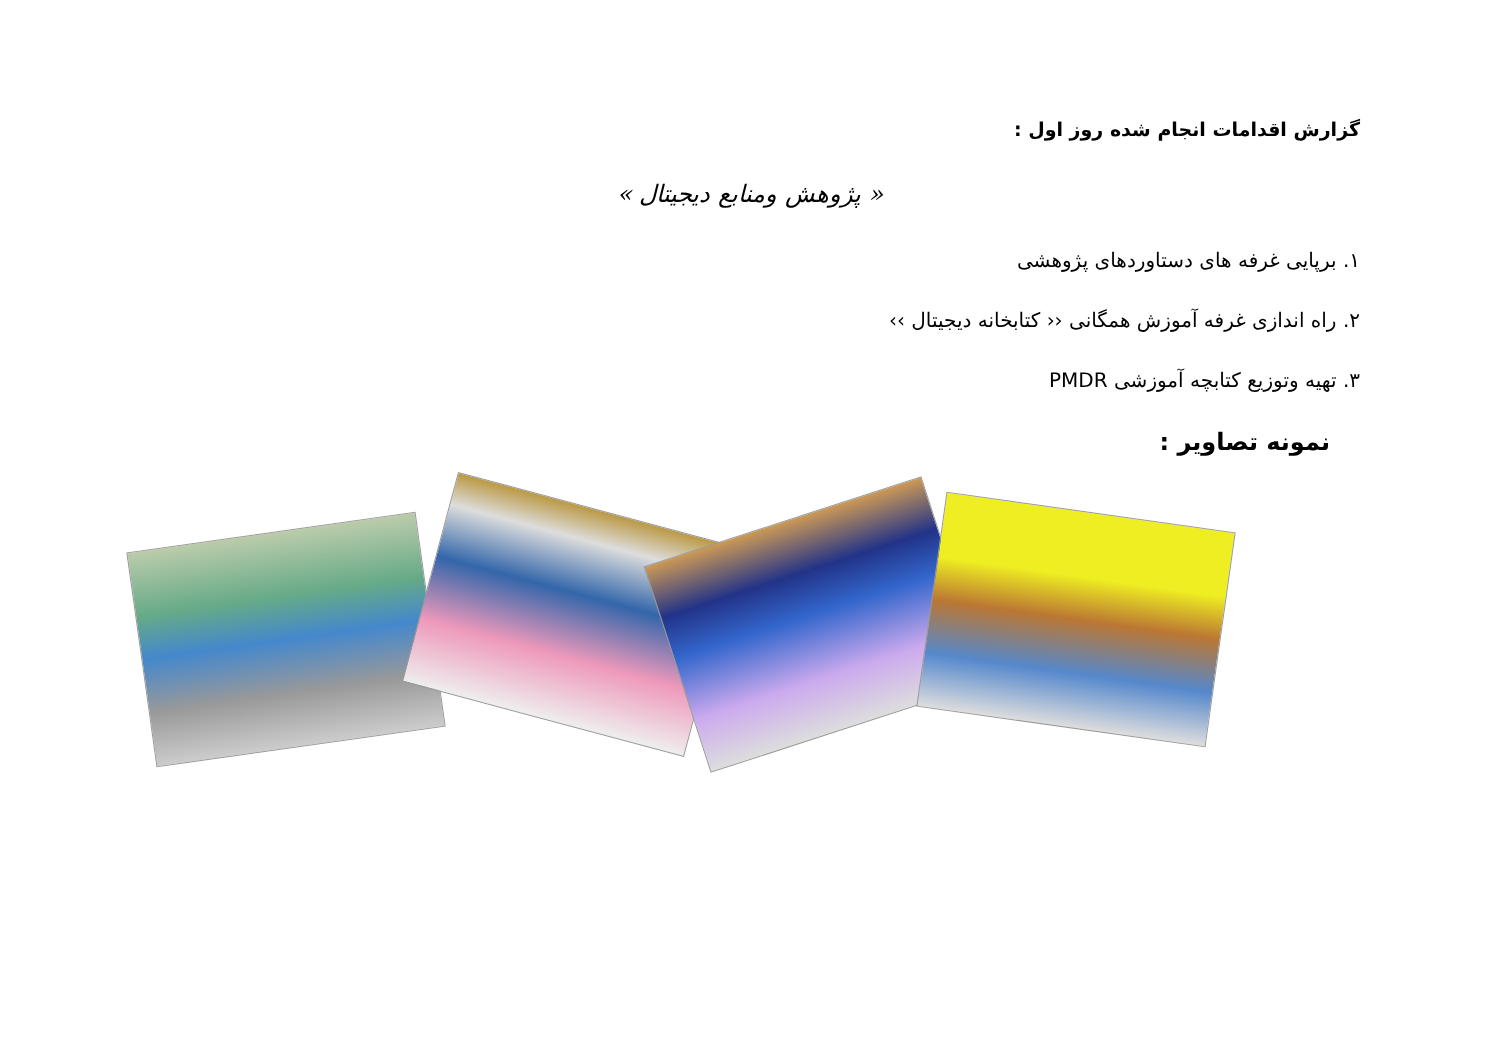گزارش اقدامات انجام شده روز اول :
«‌ پژوهش ومنابع دیجیتال »
۱. برپایی غرفه های دستاوردهای پژوهشی
۲. راه اندازی غرفه آموزش همگانی ‹‹ کتابخانه دیجیتال ››
۳. تهیه وتوزیع کتابچه آموزشی PMDR
نمونه تصاویر :